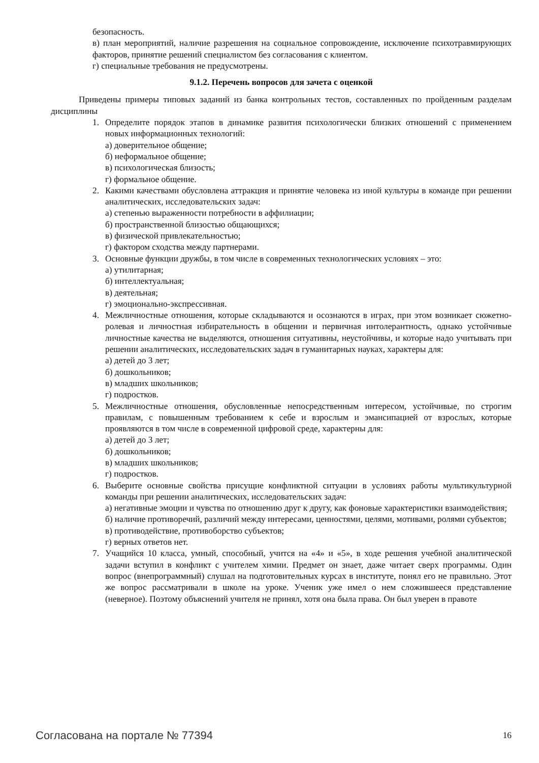безопасность.
в) план мероприятий, наличие разрешения на социальное сопровождение, исключение психотравмирующих факторов, принятие решений специалистом без согласования с клиентом.
г) специальные требования не предусмотрены.
9.1.2. Перечень вопросов для зачета с оценкой
Приведены примеры типовых заданий из банка контрольных тестов, составленных по пройденным разделам дисциплины
1. Определите порядок этапов в динамике развития психологически близких отношений с применением новых информационных технологий:
а) доверительное общение;
б) неформальное общение;
в) психологическая близость;
г) формальное общение.
2. Какими качествами обусловлена аттракция и принятие человека из иной культуры в команде при решении аналитических, исследовательских задач:
а) степенью выраженности потребности в аффилиации;
б) пространственной близостью общающихся;
в) физической привлекательностью;
г) фактором сходства между партнерами.
3. Основные функции дружбы, в том числе в современных технологических условиях – это:
а) утилитарная;
б) интеллектуальная;
в) деятельная;
г) эмоционально-экспрессивная.
4. Межличностные отношения, которые складываются и осознаются в играх, при этом возникает сюжетно-ролевая и личностная избирательность в общении и первичная интолерантность, однако устойчивые личностные качества не выделяются, отношения ситуативны, неустойчивы, и которые надо учитывать при решении аналитических, исследовательских задач в гуманитарных науках, характеры для:
а) детей до 3 лет;
б) дошкольников;
в) младших школьников;
г) подростков.
5. Межличностные отношения, обусловленные непосредственным интересом, устойчивые, по строгим правилам, с повышенным требованием к себе и взрослым и эмансипацией от взрослых, которые проявляются в том числе в современной цифровой среде, характерны для:
а) детей до 3 лет;
б) дошкольников;
в) младших школьников;
г) подростков.
6. Выберите основные свойства присущие конфликтной ситуации в условиях работы мультикультурной команды при решении аналитических, исследовательских задач:
а) негативные эмоции и чувства по отношению друг к другу, как фоновые характеристики взаимодействия;
б) наличие противоречий, различий между интересами, ценностями, целями, мотивами, ролями субъектов;
в) противодействие, противоборство субъектов;
г) верных ответов нет.
7. Учащийся 10 класса, умный, способный, учится на «4» и «5», в ходе решения учебной аналитической задачи вступил в конфликт с учителем химии. Предмет он знает, даже читает сверх программы. Один вопрос (внепрограммный) слушал на подготовительных курсах в институте, понял его не правильно. Этот же вопрос рассматривали в школе на уроке. Ученик уже имел о нем сложившееся представление (неверное). Поэтому объяснений учителя не принял, хотя она была права. Он был уверен в правоте
Согласована на портале № 77394 16